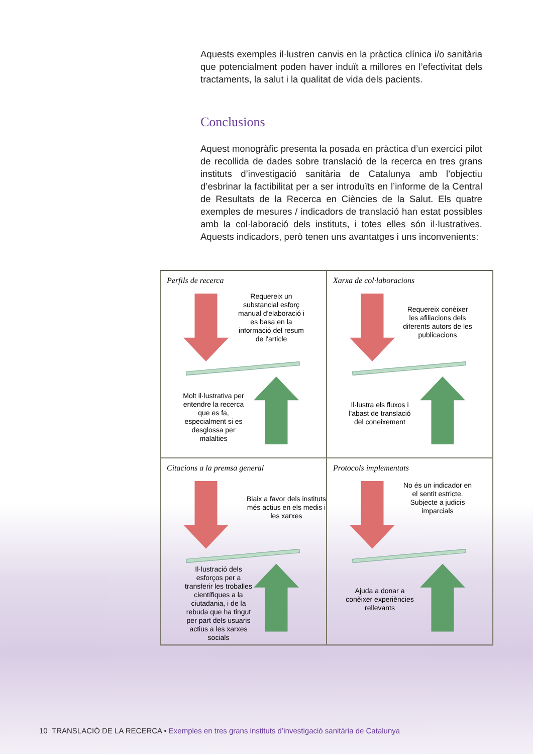Aquests exemples il·lustren canvis en la pràctica clínica i/o sanitària que potencialment poden haver induït a millores en l’efectivitat dels tractaments, la salut i la qualitat de vida dels pacients.
Conclusions
Aquest monogràfic presenta la posada en pràctica d’un exercici pilot de recollida de dades sobre translació de la recerca en tres grans instituts d’investigació sanitària de Catalunya amb l’objectiu d’esbrinar la factibilitat per a ser introduïts en l’informe de la Central de Resultats de la Recerca en Ciències de la Salut. Els quatre exemples de mesures / indicadors de translació han estat possibles amb la col·laboració dels instituts, i totes elles són il·lustratives. Aquests indicadors, però tenen uns avantatges i uns inconvenients:
Perfils de recerca
Requereix un substancial esforç manual d'elaboració i es basa en la informació del resum de l'article
Molt il·lustrativa per entendre la recerca que es fa, especialment si es desglossa per malalties
Xarxa de col·laboracions
Requereix conèixer les afiliacions dels diferents autors de les publicacions
Il·lustra els fluxos i l'abast de translació del coneixement
Citacions a la premsa general
Biaix a favor dels instituts més actius en els medis i les xarxes
Il·lustració dels esforços per a transferir les troballes científiques a la ciutadania, i de la rebuda que ha tingut per part dels usuaris actius a les xarxes socials
Protocols implementats
No és un indicador en el sentit estricte. Subjecte a judicis imparcials
Ajuda a donar a conèixer experiències rellevants
10 TRANSLACIÓ DE LA RECERCA • Exemples en tres grans instituts d’investigació sanitària de Catalunya